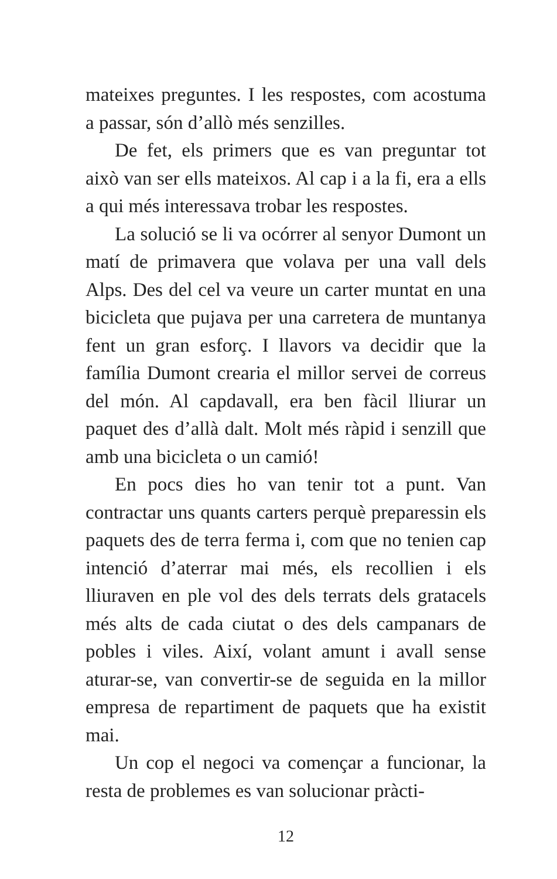mateixes preguntes. I les respostes, com acostuma a passar, són d’allò més senzilles.
De fet, els primers que es van preguntar tot això van ser ells mateixos. Al cap i a la fi, era a ells a qui més interessava trobar les respostes.
La solució se li va ocórrer al senyor Dumont un matí de primavera que volava per una vall dels Alps. Des del cel va veure un carter muntat en una bicicleta que pujava per una carretera de muntanya fent un gran esforç. I llavors va decidir que la família Dumont crearia el millor servei de correus del món. Al capdavall, era ben fàcil lliurar un paquet des d’allà dalt. Molt més ràpid i senzill que amb una bicicleta o un camió!
En pocs dies ho van tenir tot a punt. Van contractar uns quants carters perquè preparessin els paquets des de terra ferma i, com que no tenien cap intenció d’aterrar mai més, els recollien i els lliuraven en ple vol des dels terrats dels gratacels més alts de cada ciutat o des dels campanars de pobles i viles. Així, volant amunt i avall sense aturar-se, van convertir-se de seguida en la millor empresa de repartiment de paquets que ha existit mai.
Un cop el negoci va començar a funcionar, la resta de problemes es van solucionar pràcti-
12